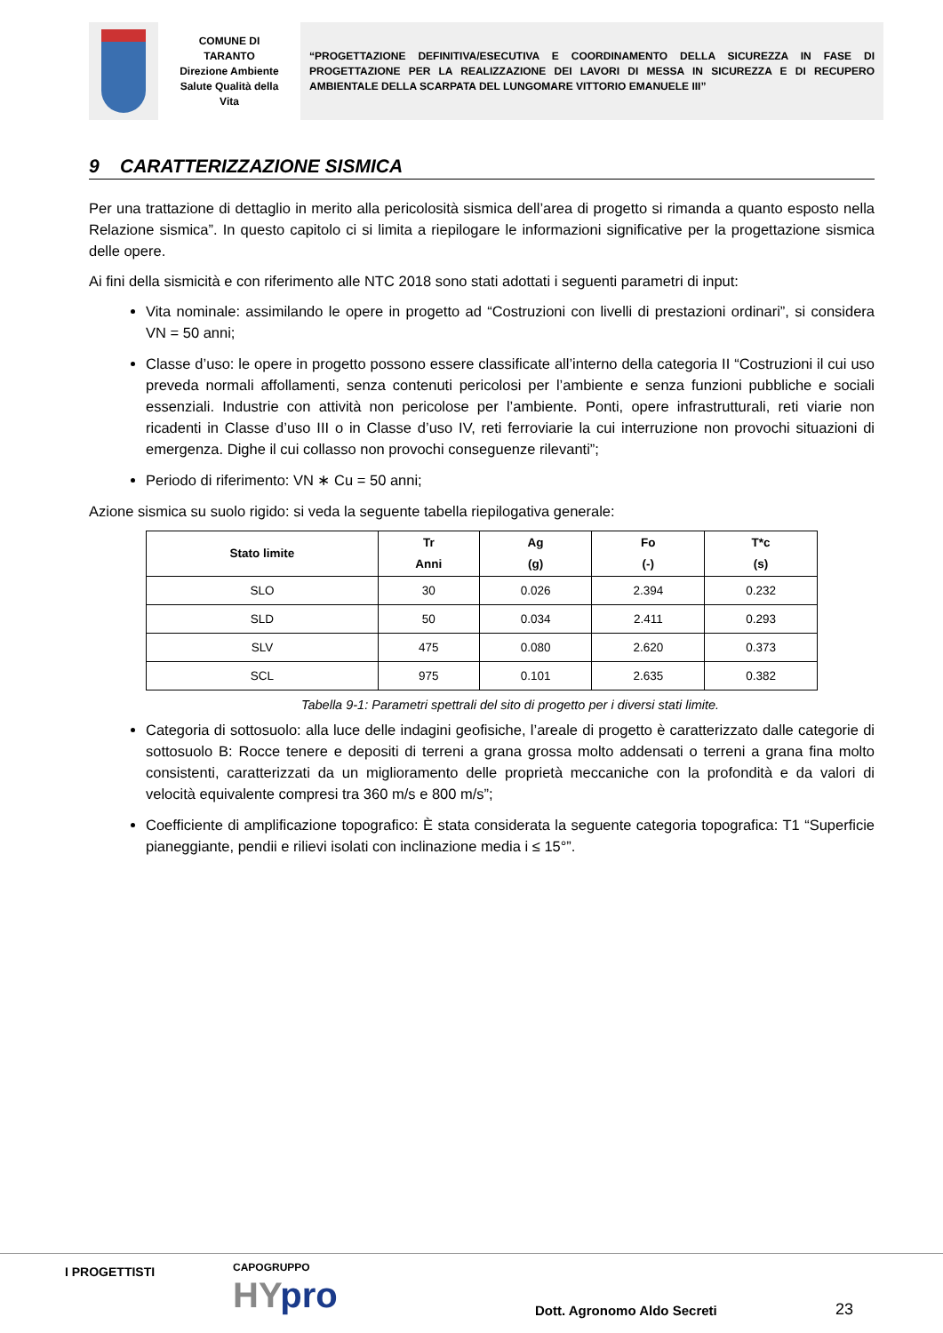COMUNE DI
TARANTO
Direzione Ambiente
Salute Qualità della
Vita
“PROGETTAZIONE DEFINITIVA/ESECUTIVA E COORDINAMENTO DELLA SICUREZZA IN FASE DI PROGETTAZIONE PER LA REALIZZAZIONE DEI LAVORI DI MESSA IN SICUREZZA E DI RECUPERO AMBIENTALE DELLA SCARPATA DEL LUNGOMARE VITTORIO EMANUELE III”
9 CARATTERIZZAZIONE SISMICA
Per una trattazione di dettaglio in merito alla pericolosità sismica dell’area di progetto si rimanda a quanto esposto nella Relazione sismica”. In questo capitolo ci si limita a riepilogare le informazioni significative per la progettazione sismica delle opere.
Ai fini della sismicità e con riferimento alle NTC 2018 sono stati adottati i seguenti parametri di input:
Vita nominale: assimilando le opere in progetto ad “Costruzioni con livelli di prestazioni ordinari”, si considera VN = 50 anni;
Classe d’uso: le opere in progetto possono essere classificate all’interno della categoria II “Costruzioni il cui uso preveda normali affollamenti, senza contenuti pericolosi per l’ambiente e senza funzioni pubbliche e sociali essenziali. Industrie con attività non pericolose per l’ambiente. Ponti, opere infrastrutturali, reti viarie non ricadenti in Classe d’uso III o in Classe d’uso IV, reti ferroviarie la cui interruzione non provochi situazioni di emergenza. Dighe il cui collasso non provochi conseguenze rilevanti”;
Periodo di riferimento: VN ∗ Cu = 50 anni;
Azione sismica su suolo rigido: si veda la seguente tabella riepilogativa generale:
| Stato limite | Tr Anni | Ag (g) | Fo (-) | T*c (s) |
| --- | --- | --- | --- | --- |
| SLO | 30 | 0.026 | 2.394 | 0.232 |
| SLD | 50 | 0.034 | 2.411 | 0.293 |
| SLV | 475 | 0.080 | 2.620 | 0.373 |
| SCL | 975 | 0.101 | 2.635 | 0.382 |
Tabella 9-1: Parametri spettrali del sito di progetto per i diversi stati limite.
Categoria di sottosuolo: alla luce delle indagini geofisiche, l’areale di progetto è caratterizzato dalle categorie di sottosuolo B: Rocce tenere e depositi di terreni a grana grossa molto addensati o terreni a grana fina molto consistenti, caratterizzati da un miglioramento delle proprietà meccaniche con la profondità e da valori di velocità equivalente compresi tra 360 m/s e 800 m/s”;
Coefficiente di amplificazione topografico: È stata considerata la seguente categoria topografica: T1 “Superficie pianeggiante, pendii e rilievi isolati con inclinazione media i ≤ 15°”.
I PROGETTISTI CAPOGRUPPO
HYpro Dott. Agronomo Aldo Secreti 23